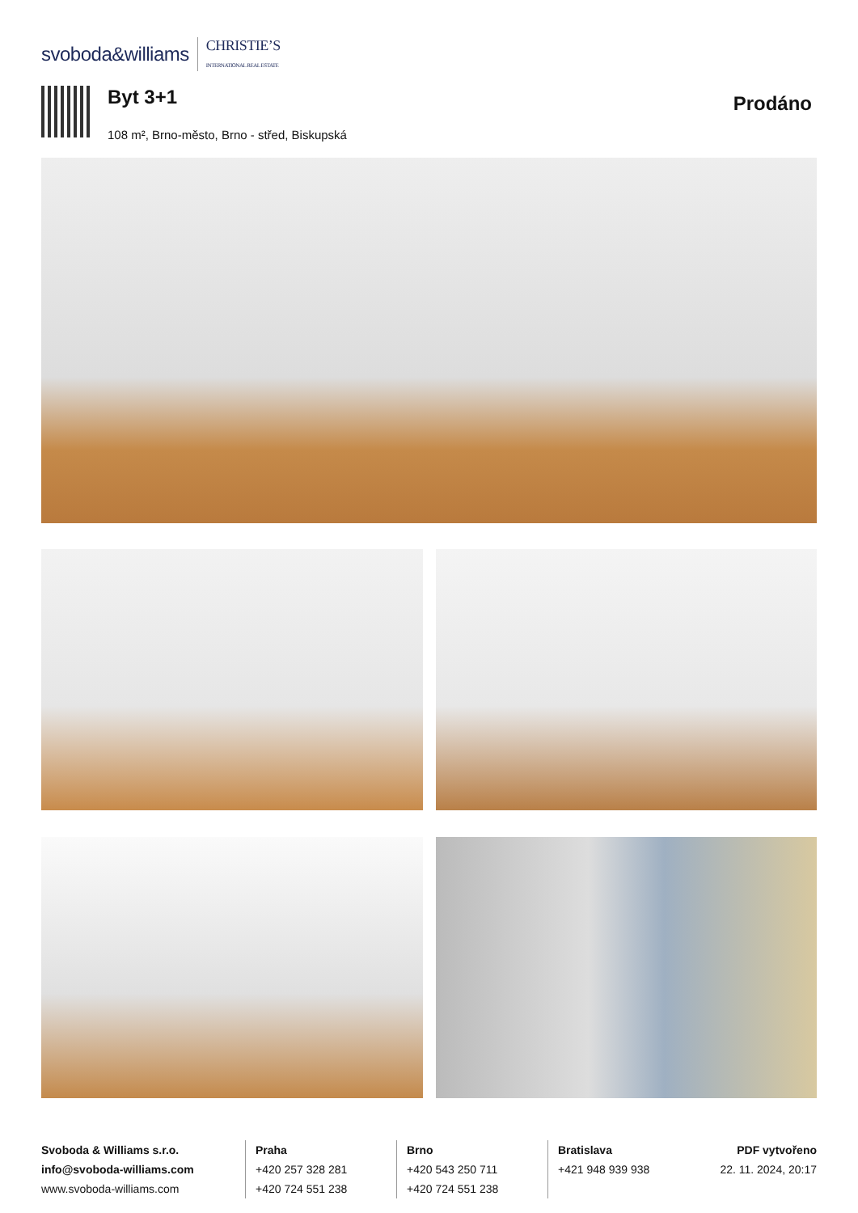svoboda&williams CHRISTIE’S
INTERNATIONAL REAL ESTATE
Byt 3+1
108 m², Brno-město, Brno - střed, Biskupská
Prodáno
Svoboda & Williams s.r.o.
info@svoboda-williams.com
www.svoboda-williams.com
Praha
+420 257 328 281
+420 724 551 238
Brno
+420 543 250 711
+420 724 551 238
Bratislava
+421 948 939 938
PDF vytvořeno
22. 11. 2024, 20:17